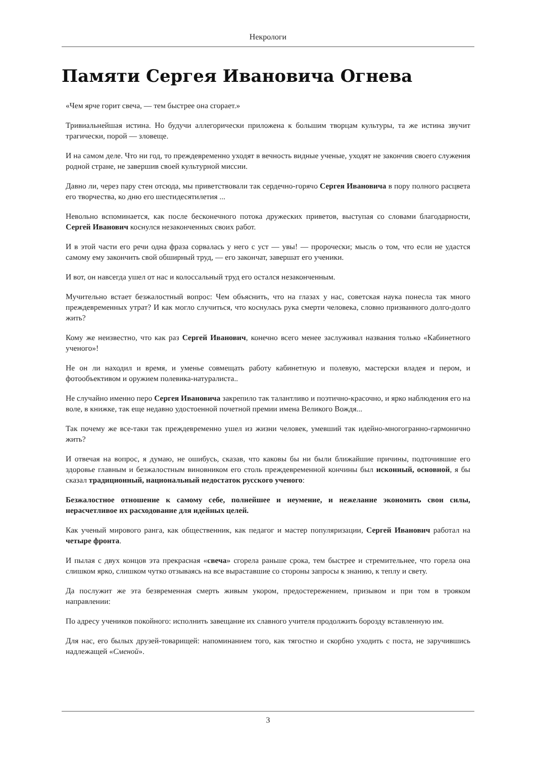Некрологи
Памяти Сергея Ивановича Огнева
«Чем ярче горит свеча, — тем быстрее она сгорает.»
Тривиальнейшая истина. Но будучи аллегорически приложена к большим творцам культуры, та же истина звучит трагически, порой — зловеще.
И на самом деле. Что ни год, то преждевременно уходят в вечность видные ученые, уходят не закончив своего служения родной стране, не завершив своей культурной миссии.
Давно ли, через пару стен отсюда, мы приветствовали так сердечно-горячо Сергея Ивановича в пору полного расцвета его творчества, ко дню его шестидесятилетия ...
Невольно вспоминается, как после бесконечного потока дружеских приветов, выступая со словами благодарности, Сергей Иванович коснулся незаконченных своих работ.
И в этой части его речи одна фраза сорвалась у него с уст — увы! — пророчески; мысль о том, что если не удастся самому ему закончить свой обширный труд, — его закончат, завершат его ученики.
И вот, он навсегда ушел от нас и колоссальный труд его остался незаконченным.
Мучительно встает безжалостный вопрос: Чем объяснить, что на глазах у нас, советская наука понесла так много преждевременных утрат? И как могло случиться, что коснулась рука смерти человека, словно призванного долго-долго жить?
Кому же неизвестно, что как раз Сергей Иванович, конечно всего менее заслуживал названия только «Кабинетного ученого»!
Не он ли находил и время, и уменье совмещать работу кабинетную и полевую, мастерски владея и пером, и фотообъективом и оружием полевика-натуралиста..
Не случайно именно перо Сергея Ивановича закрепило так талантливо и поэтично-красочно, и ярко наблюдения его на воле, в книжке, так еще недавно удостоенной почетной премии имена Великого Вождя...
Так почему же все-таки так преждевременно ушел из жизни человек, умевший так идейно-многогранно-гармонично жить?
И отвечая на вопрос, я думаю, не ошибусь, сказав, что каковы бы ни были ближайшие причины, подточившие его здоровье главным и безжалостным виновником его столь преждевременной кончины был исконный, основной, я бы сказал традиционный, национальный недостаток русского ученого:
Безжалостное отношение к самому себе, полнейшее и неумение, и нежелание экономить свои силы, нерасчетливое их расходование для идейных целей.
Как ученый мирового ранга, как общественник, как педагог и мастер популяризации, Сергей Иванович работал на четыре фронта.
И пылая с двух концов эта прекрасная «свеча» сгорела раньше срока, тем быстрее и стремительнее, что горела она слишком ярко, слишком чутко отзываясь на все выраставшие со стороны запросы к знанию, к теплу и свету.
Да послужит же эта безвременная смерть живым укором, предостережением, призывом и при том в трояком направлении:
По адресу учеников покойного: исполнить завещание их славного учителя продолжить борозду вставленную им.
Для нас, его былых друзей-товарищей: напоминанием того, как тягостно и скорбно уходить с поста, не заручившись надлежащей «Сменой».
3